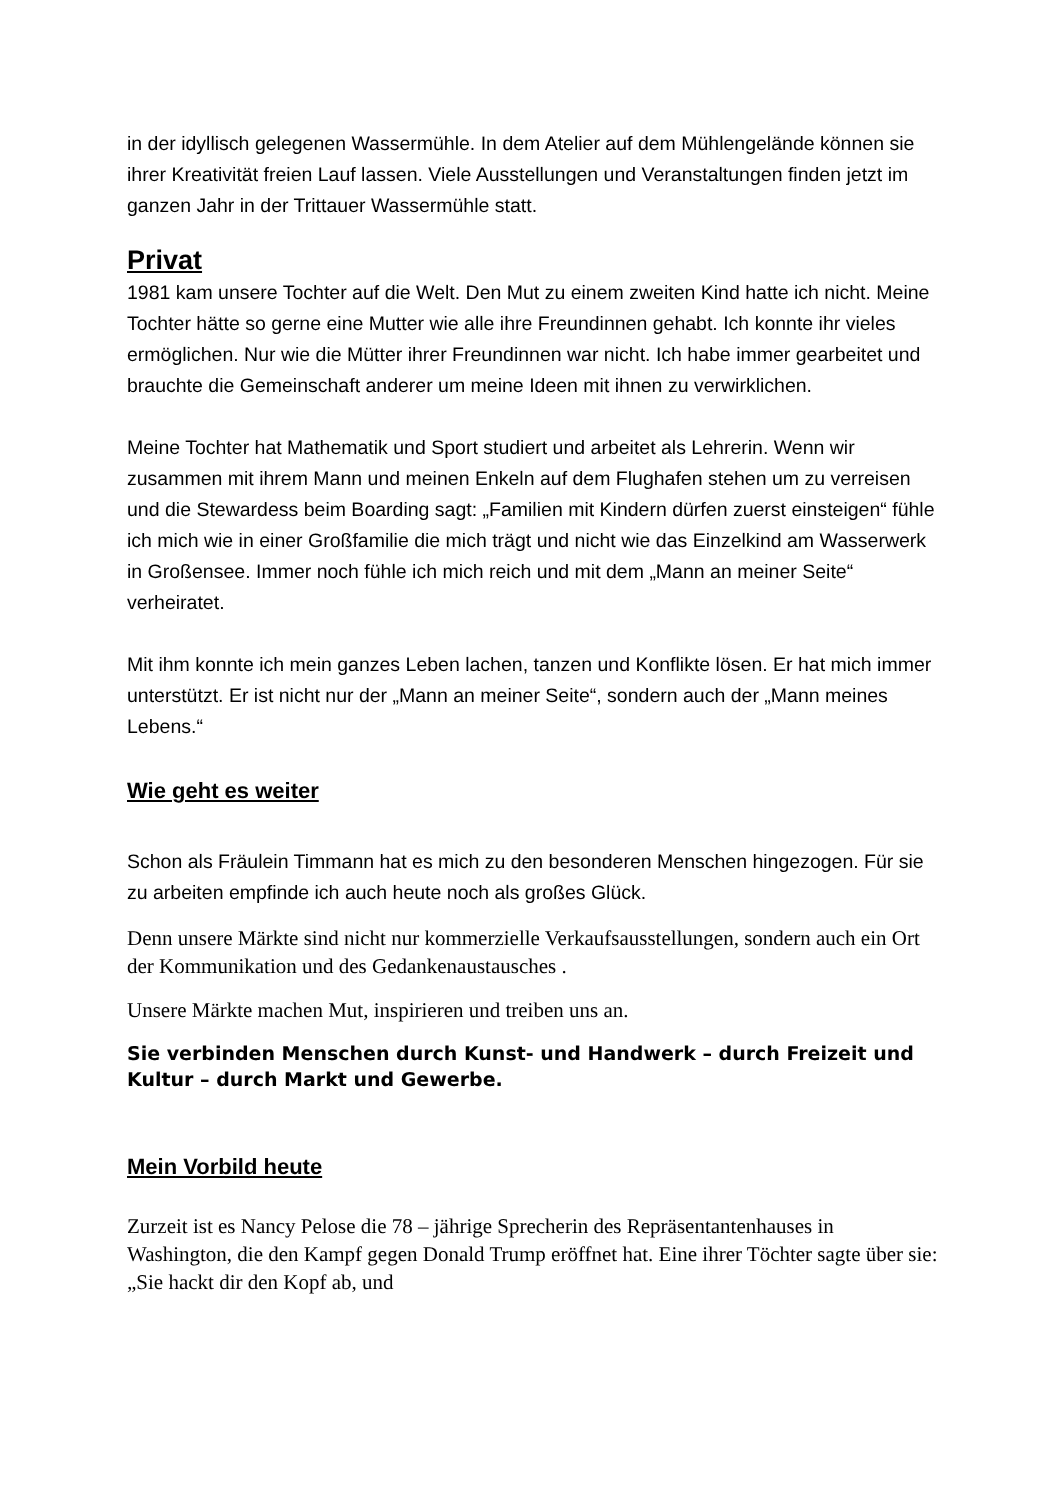in der idyllisch gelegenen Wassermühle. In dem Atelier auf dem Mühlengelände können sie ihrer Kreativität freien Lauf lassen. Viele Ausstellungen und Veranstaltungen finden jetzt im ganzen Jahr in der Trittauer Wassermühle statt.
Privat
1981 kam unsere Tochter auf die Welt. Den Mut zu einem zweiten Kind hatte ich nicht. Meine Tochter hätte so gerne eine Mutter wie alle ihre Freundinnen gehabt. Ich konnte ihr vieles ermöglichen. Nur wie die Mütter ihrer Freundinnen war nicht. Ich habe immer gearbeitet und brauchte die Gemeinschaft anderer um meine Ideen mit ihnen zu verwirklichen.
Meine Tochter hat Mathematik und Sport studiert und arbeitet als Lehrerin. Wenn wir zusammen mit ihrem Mann und meinen Enkeln auf dem Flughafen stehen um zu verreisen und die Stewardess beim Boarding sagt: „Familien mit Kindern dürfen zuerst einsteigen“ fühle ich mich wie in einer Großfamilie die mich trägt und nicht wie das Einzelkind am Wasserwerk in Großensee. Immer noch fühle ich mich reich und mit dem „Mann an meiner Seite“ verheiratet.
Mit ihm konnte ich mein ganzes Leben lachen, tanzen und Konflikte lösen. Er hat mich immer unterstützt. Er ist nicht nur der „Mann an meiner Seite“, sondern auch der „Mann meines Lebens.“
Wie geht es weiter
Schon als Fräulein Timmann hat es mich zu den besonderen Menschen hingezogen. Für sie zu arbeiten empfinde ich auch heute noch als großes Glück.
Denn unsere Märkte sind nicht nur kommerzielle Verkaufsausstellungen, sondern auch ein Ort der Kommunikation und des Gedankenaustausches .
Unsere Märkte machen Mut, inspirieren und treiben uns an.
Sie verbinden Menschen durch Kunst- und Handwerk – durch Freizeit und Kultur – durch Markt und Gewerbe.
Mein Vorbild heute
Zurzeit ist es Nancy Pelose die 78 – jährige Sprecherin des Repräsentantenhauses in Washington, die den Kampf gegen Donald Trump eröffnet hat. Eine ihrer Töchter sagte über sie: „Sie hackt dir den Kopf ab, und